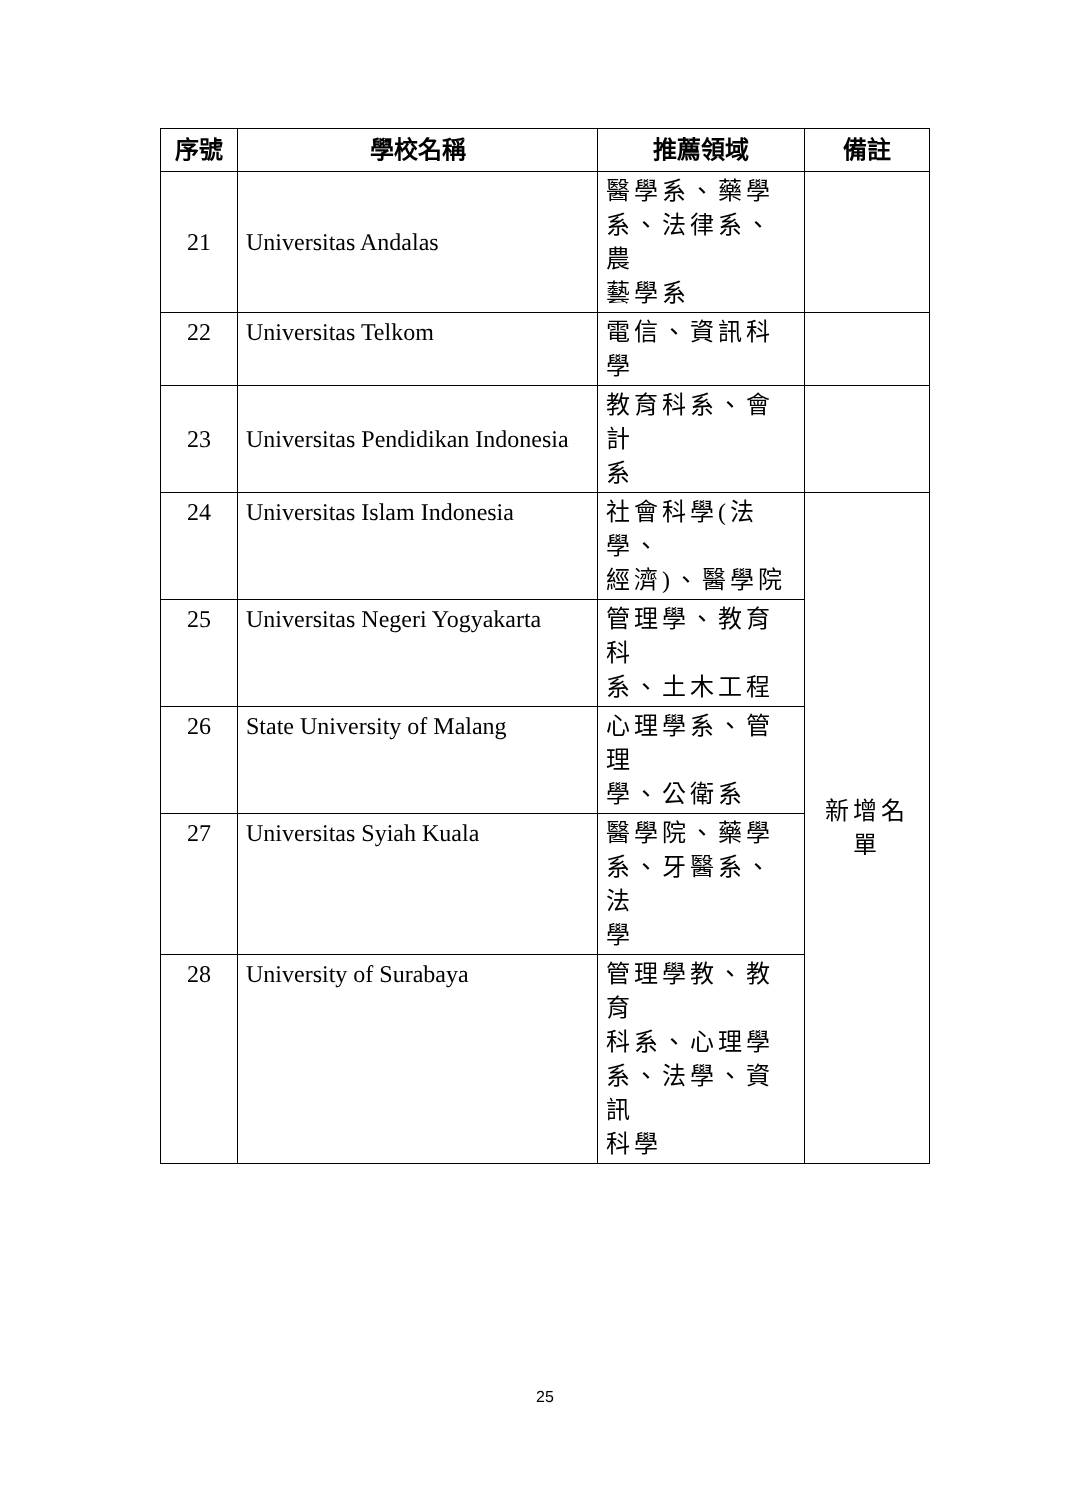| 序號 | 學校名稱 | 推薦領域 | 備註 |
| --- | --- | --- | --- |
| 21 | Universitas Andalas | 醫學系、藥學 系、法律系、農 藝學系 | |
| 22 | Universitas Telkom | 電信、資訊科學 | |
| 23 | Universitas Pendidikan Indonesia | 教育科系、會計 系 | |
| 24 | Universitas Islam Indonesia | 社會科學(法學、 經濟)、醫學院 | 新增名單 |
| 25 | Universitas Negeri Yogyakarta | 管理學、教育科 系、土木工程 | |
| 26 | State University of Malang | 心理學系、管理 學、公衛系 | |
| 27 | Universitas Syiah Kuala | 醫學院、藥學 系、牙醫系、法 學 | |
| 28 | University of Surabaya | 管理學教、教育 科系、心理學 系、法學、資訊 科學 | |
25